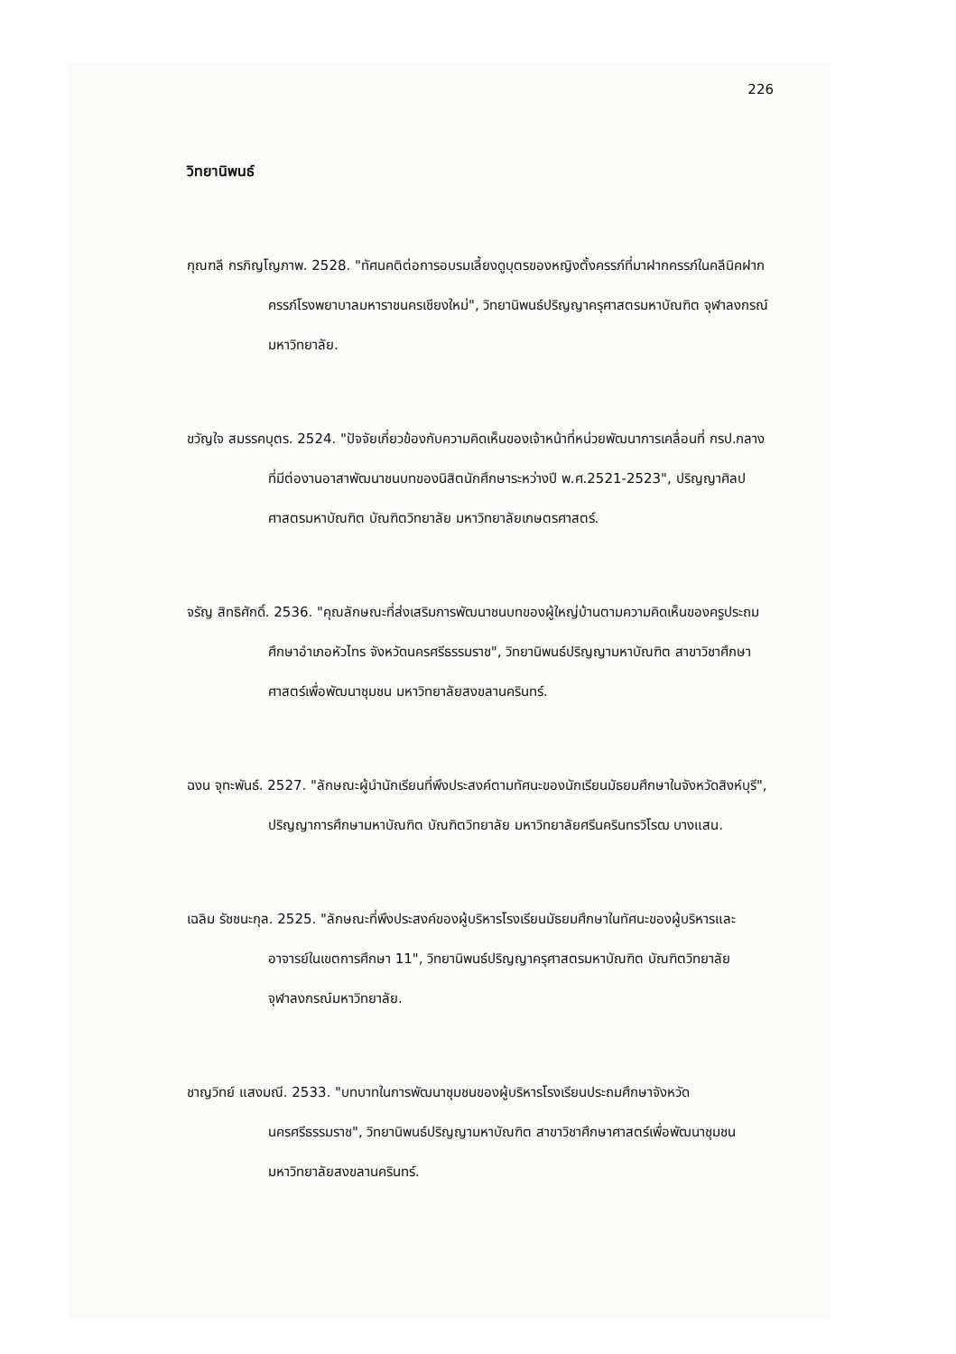226
วิทยานิพนธ์
กุณฑลี กรภิญโญภาพ. 2528. "ทัศนคติต่อการอบรมเลี้ยงดูบุตรของหญิงตั้งครรภ์ที่มาฝากครรภ์ในคลีนิคฝากครรภ์โรงพยาบาลมหาราชนครเชียงใหม่", วิทยานิพนธ์ปริญญาครุศาสตรมหาบัณฑิต จุฬาลงกรณ์มหาวิทยาลัย.
ขวัญใจ สมรรคบุตร. 2524. "ปัจจัยเกี่ยวข้องกับความคิดเห็นของเจ้าหน้าที่หน่วยพัฒนาการเคลื่อนที่ กรป.กลาง ที่มีต่องานอาสาพัฒนาชนบทของนิสิตนักศึกษาระหว่างปี พ.ศ.2521-2523", ปริญญาศิลปศาสตรมหาบัณฑิต บัณฑิตวิทยาลัย มหาวิทยาลัยเกษตรศาสตร์.
จรัญ สิทธิศักดิ์. 2536. "คุณลักษณะที่ส่งเสริมการพัฒนาชนบทของผู้ใหญ่บ้านตามความคิดเห็นของครูประถมศึกษาอำเภอหัวไทร จังหวัดนครศรีธรรมราช", วิทยานิพนธ์ปริญญามหาบัณฑิต สาขาวิชาศึกษาศาสตร์เพื่อพัฒนาชุมชน มหาวิทยาลัยสงขลานครินทร์.
ฉงน จุทะพันธ์. 2527. "ลักษณะผู้นำนักเรียนที่พึงประสงค์ตามทัศนะของนักเรียนมัธยมศึกษาในจังหวัดสิงห์บุรี", ปริญญาการศึกษามหาบัณฑิต บัณฑิตวิทยาลัย มหาวิทยาลัยศรีนครินทรวิโรฒ บางแสน.
เฉลิม รัชชนะกุล. 2525. "ลักษณะที่พึงประสงค์ของผู้บริหารโรงเรียนมัธยมศึกษาในทัศนะของผู้บริหารและอาจารย์ในเขตการศึกษา 11", วิทยานิพนธ์ปริญญาครุศาสตรมหาบัณฑิต บัณฑิตวิทยาลัย จุฬาลงกรณ์มหาวิทยาลัย.
ชาญวิทย์ แสงมณี. 2533. "บทบาทในการพัฒนาชุมชนของผู้บริหารโรงเรียนประถมศึกษาจังหวัดนครศรีธรรมราช", วิทยานิพนธ์ปริญญามหาบัณฑิต สาขาวิชาศึกษาศาสตร์เพื่อพัฒนาชุมชน มหาวิทยาลัยสงขลานครินทร์.